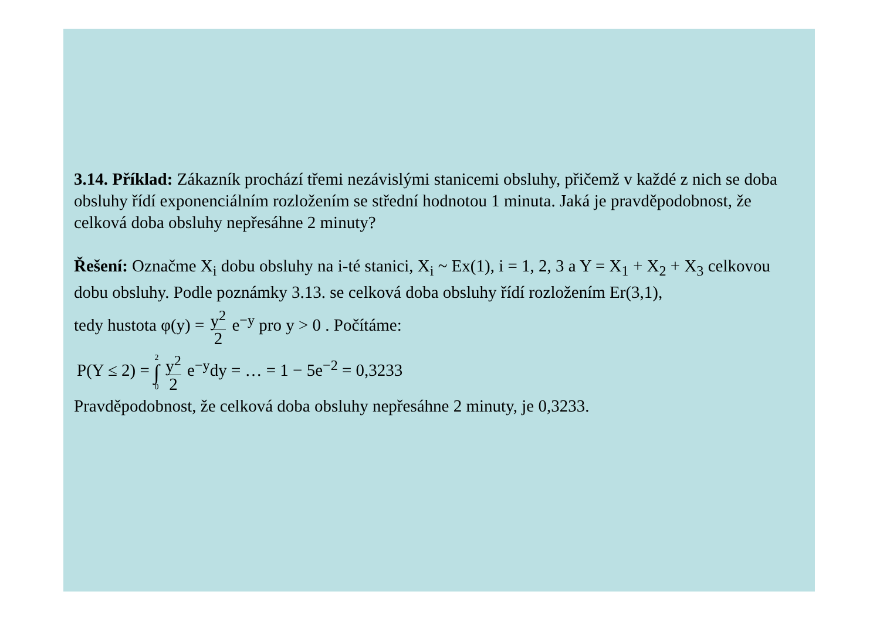3.14. Příklad: Zákazník prochází třemi nezávislými stanicemi obsluhy, přičemž v každé z nich se doba obsluhy řídí exponenciálním rozložením se střední hodnotou 1 minuta. Jaká je pravděpodobnost, že celková doba obsluhy nepřesáhne 2 minuty?
Řešení: Označme X<sub>i</sub> dobu obsluhy na i-té stanici, X<sub>i</sub> ~ Ex(1), i = 1, 2, 3 a Y = X<sub>1</sub> + X<sub>2</sub> + X<sub>3</sub> celkovou dobu obsluhy. Podle poznámky 3.13. se celková doba obsluhy řídí rozložením Er(3,1),
tedy hustota φ(y) = y<sup>2</sup> 2 e<sup>−y</sup> pro y > 0 . Počítáme:
P(Y ≤ 2) = 2 ∫ 0 y<sup>2</sup> 2 e<sup>−y</sup>dy = … = 1 − 5e<sup>−2</sup> = 0,3233
Pravděpodobnost, že celková doba obsluhy nepřesáhne 2 minuty, je 0,3233.